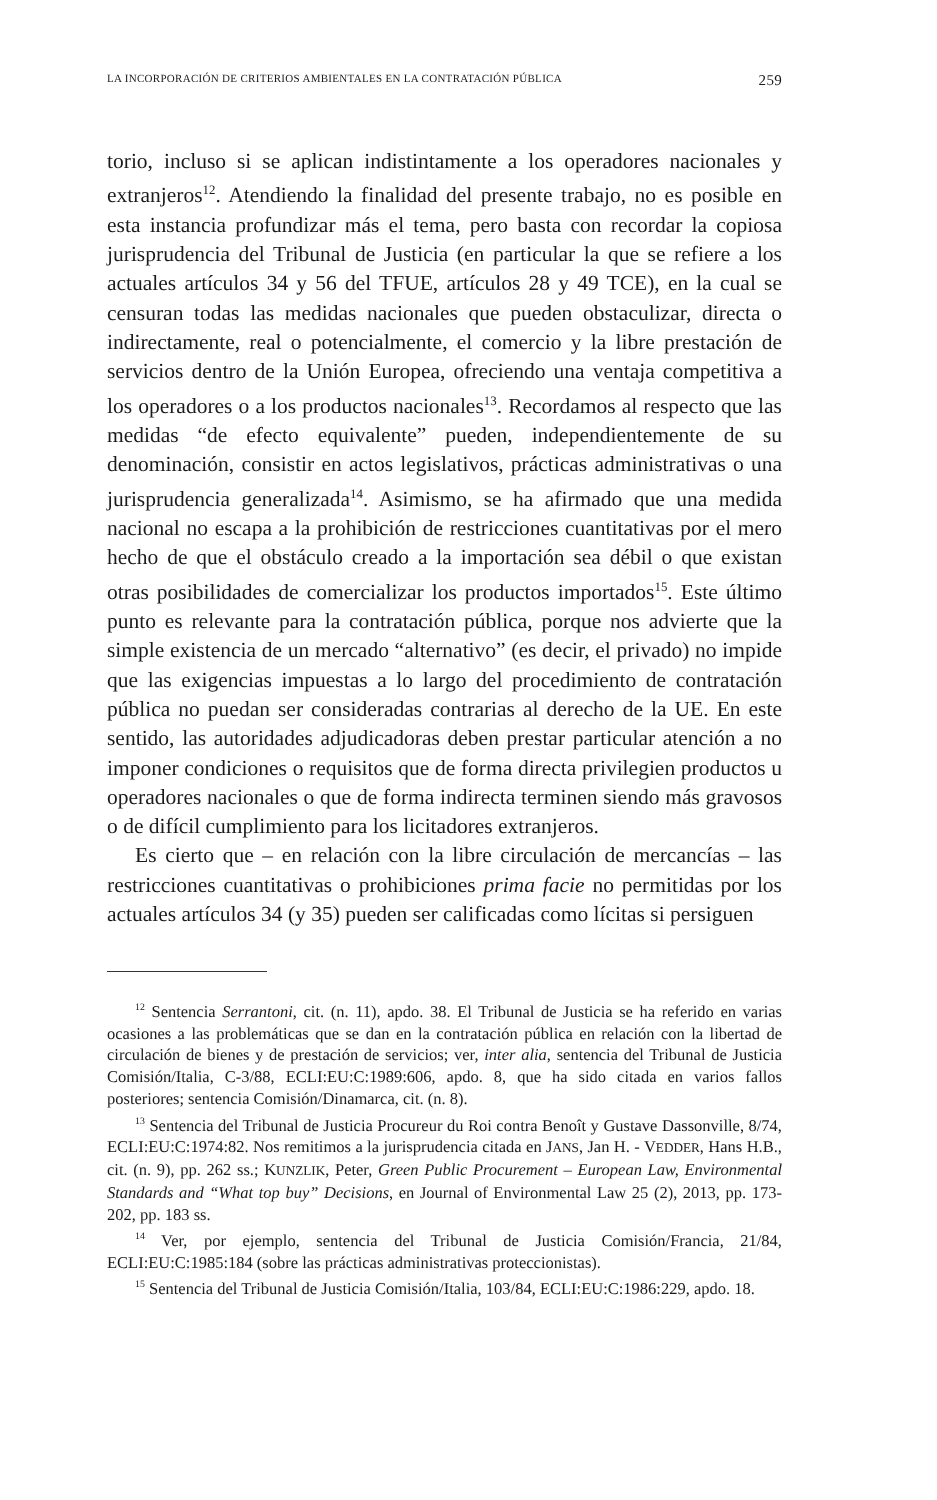LA INCORPORACIÓN DE CRITERIOS AMBIENTALES EN LA CONTRATACIÓN PÚBLICA 259
torio, incluso si se aplican indistintamente a los operadores nacionales y extranjeros<sup>12</sup>. Atendiendo la finalidad del presente trabajo, no es posible en esta instancia profundizar más el tema, pero basta con recordar la copiosa jurisprudencia del Tribunal de Justicia (en particular la que se refiere a los actuales artículos 34 y 56 del TFUE, artículos 28 y 49 TCE), en la cual se censuran todas las medidas nacionales que pueden obstaculizar, directa o indirectamente, real o potencialmente, el comercio y la libre prestación de servicios dentro de la Unión Europea, ofreciendo una ventaja competitiva a los operadores o a los productos nacionales<sup>13</sup>. Recordamos al respecto que las medidas “de efecto equivalente” pueden, independientemente de su denominación, consistir en actos legislativos, prácticas administrativas o una jurisprudencia generalizada<sup>14</sup>. Asimismo, se ha afirmado que una medida nacional no escapa a la prohibición de restricciones cuantitativas por el mero hecho de que el obstáculo creado a la importación sea débil o que existan otras posibilidades de comercializar los productos importados<sup>15</sup>. Este último punto es relevante para la contratación pública, porque nos advierte que la simple existencia de un mercado “alternativo” (es decir, el privado) no impide que las exigencias impuestas a lo largo del procedimiento de contratación pública no puedan ser consideradas contrarias al derecho de la UE. En este sentido, las autoridades adjudicadoras deben prestar particular atención a no imponer condiciones o requisitos que de forma directa privilegien productos u operadores nacionales o que de forma indirecta terminen siendo más gravosos o de difícil cumplimiento para los licitadores extranjeros.
Es cierto que – en relación con la libre circulación de mercancías – las restricciones cuantitativas o prohibiciones prima facie no permitidas por los actuales artículos 34 (y 35) pueden ser calificadas como lícitas si persiguen
<sup>12</sup> Sentencia Serrantoni, cit. (n. 11), apdo. 38. El Tribunal de Justicia se ha referido en varias ocasiones a las problemáticas que se dan en la contratación pública en relación con la libertad de circulación de bienes y de prestación de servicios; ver, inter alia, sentencia del Tribunal de Justicia Comisión/Italia, C-3/88, ECLI:EU:C:1989:606, apdo. 8, que ha sido citada en varios fallos posteriores; sentencia Comisión/Dinamarca, cit. (n. 8).
<sup>13</sup> Sentencia del Tribunal de Justicia Procureur du Roi contra Benoît y Gustave Dassonville, 8/74, ECLI:EU:C:1974:82. Nos remitimos a la jurisprudencia citada en JANS, Jan H. - VEDDER, Hans H.B., cit. (n. 9), pp. 262 ss.; KUNZLIK, Peter, Green Public Procurement – European Law, Environmental Standards and “What top buy” Decisions, en Journal of Environmental Law 25 (2), 2013, pp. 173-202, pp. 183 ss.
<sup>14</sup> Ver, por ejemplo, sentencia del Tribunal de Justicia Comisión/Francia, 21/84, ECLI:EU:C:1985:184 (sobre las prácticas administrativas proteccionistas).
<sup>15</sup> Sentencia del Tribunal de Justicia Comisión/Italia, 103/84, ECLI:EU:C:1986:229, apdo. 18.